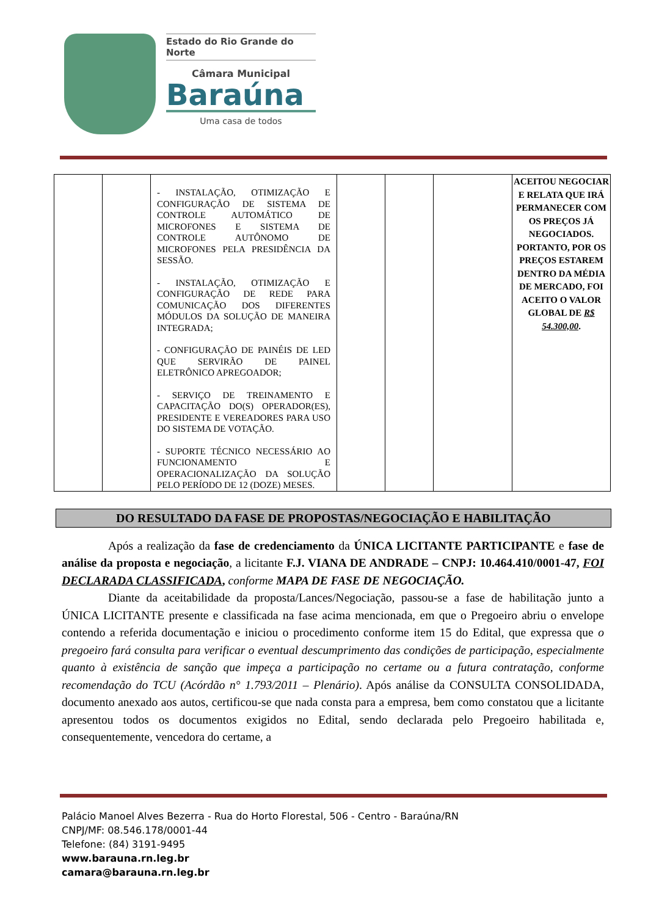Estado do Rio Grande do Norte
Câmara Municipal
Baraúna
Uma casa de todos
| | | - INSTALAÇÃO, OTIMIZAÇÃO E CONFIGURAÇÃO DE SISTEMA DE CONTROLE AUTOMÁTICO DE MICROFONES E SISTEMA DE CONTROLE AUTÔNOMO DE MICROFONES PELA PRESIDÊNCIA DA SESSÃO. - INSTALAÇÃO, OTIMIZAÇÃO E CONFIGURAÇÃO DE REDE PARA COMUNICAÇÃO DOS DIFERENTES MÓDULOS DA SOLUÇÃO DE MANEIRA INTEGRADA; - CONFIGURAÇÃO DE PAINÉIS DE LED QUE SERVIRÃO DE PAINEL ELETRÔNICO APREGOADOR; - SERVIÇO DE TREINAMENTO E CAPACITAÇÃO DO(S) OPERADOR(ES), PRESIDENTE E VEREADORES PARA USO DO SISTEMA DE VOTAÇÃO. - SUPORTE TÉCNICO NECESSÁRIO AO FUNCIONAMENTO E OPERACIONALIZAÇÃO DA SOLUÇÃO PELO PERÍODO DE 12 (DOZE) MESES. | | | | ACEITOU NEGOCIAR E RELATA QUE IRÁ PERMANECER COM OS PREÇOS JÁ NEGOCIADOS. PORTANTO, POR OS PREÇOS ESTAREM DENTRO DA MÉDIA DE MERCADO, FOI ACEITO O VALOR GLOBAL DE R$ 54.300,00 . |
DO RESULTADO DA FASE DE PROPOSTAS/NEGOCIAÇÃO E HABILITAÇÃO
Após a realização da fase de credenciamento da ÚNICA LICITANTE PARTICIPANTE e fase de análise da proposta e negociação, a licitante F.J. VIANA DE ANDRADE – CNPJ: 10.464.410/0001-47, FOI DECLARADA CLASSIFICADA, conforme MAPA DE FASE DE NEGOCIAÇÃO.
Diante da aceitabilidade da proposta/Lances/Negociação, passou-se a fase de habilitação junto a ÚNICA LICITANTE presente e classificada na fase acima mencionada, em que o Pregoeiro abriu o envelope contendo a referida documentação e iniciou o procedimento conforme item 15 do Edital, que expressa que o pregoeiro fará consulta para verificar o eventual descumprimento das condições de participação, especialmente quanto à existência de sanção que impeça a participação no certame ou a futura contratação, conforme recomendação do TCU (Acórdão n° 1.793/2011 – Plenário). Após análise da CONSULTA CONSOLIDADA, documento anexado aos autos, certificou-se que nada consta para a empresa, bem como constatou que a licitante apresentou todos os documentos exigidos no Edital, sendo declarada pelo Pregoeiro habilitada e, consequentemente, vencedora do certame, a
Palácio Manoel Alves Bezerra - Rua do Horto Florestal, 506 - Centro - Baraúna/RN
CNPJ/MF: 08.546.178/0001-44
Telefone: (84) 3191-9495
www.barauna.rn.leg.br
camara@barauna.rn.leg.br